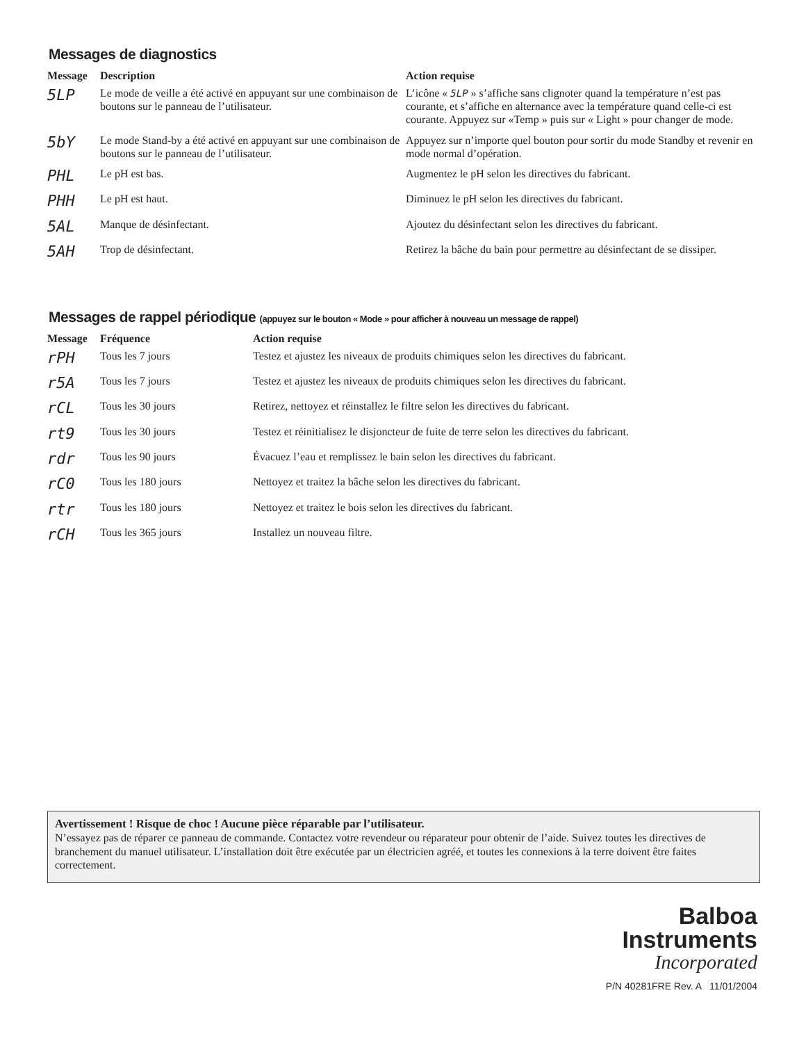Messages de diagnostics
| Message | Description | Action requise |
| --- | --- | --- |
| 5LP | Le mode de veille a été activé en appuyant sur une combinaison de boutons sur le panneau de l’utilisateur. | L’icône « 5LP » s’affiche sans clignoter quand la température n’est pas courante, et s’affiche en alternance avec la température quand celle-ci est courante. Appuyez sur «Temp » puis sur « Light » pour changer de mode. |
| 5bY | Le mode Stand-by a été activé en appuyant sur une combinaison de boutons sur le panneau de l’utilisateur. | Appuyez sur n’importe quel bouton pour sortir du mode Standby et revenir en mode normal d’opération. |
| PHL | Le pH est bas. | Augmentez le pH selon les directives du fabricant. |
| PHH | Le pH est haut. | Diminuez le pH selon les directives du fabricant. |
| 5AL | Manque de désinfectant. | Ajoutez du désinfectant selon les directives du fabricant. |
| 5AH | Trop de désinfectant. | Retirez la bâche du bain pour permettre au désinfectant de se dissiper. |
Messages de rappel périodique (appuyez sur le bouton « Mode » pour afficher à nouveau un message de rappel)
| Message | Fréquence | Action requise |
| --- | --- | --- |
| rPH | Tous les 7 jours | Testez et ajustez les niveaux de produits chimiques selon les directives du fabricant. |
| r5A | Tous les 7 jours | Testez et ajustez les niveaux de produits chimiques selon les directives du fabricant. |
| rCL | Tous les 30 jours | Retirez, nettoyez et réinstallez le filtre selon les directives du fabricant. |
| rt9 | Tous les 30 jours | Testez et réinitialisez le disjoncteur de fuite de terre selon les directives du fabricant. |
| rdr | Tous les 90 jours | Évacuez l’eau et remplissez le bain selon les directives du fabricant. |
| rC0 | Tous les 180 jours | Nettoyez et traitez la bâche selon les directives du fabricant. |
| rtr | Tous les 180 jours | Nettoyez et traitez le bois selon les directives du fabricant. |
| rCH | Tous les 365 jours | Installez un nouveau filtre. |
Avertissement ! Risque de choc ! Aucune pièce réparable par l’utilisateur.
N’essayez pas de réparer ce panneau de commande. Contactez votre revendeur ou réparateur pour obtenir de l’aide. Suivez toutes les directives de branchement du manuel utilisateur. L’installation doit être exécutée par un électricien agréé, et toutes les connexions à la terre doivent être faites correctement.
Balboa
Instruments
Incorporated
P/N 40281FRE Rev. A 11/01/2004